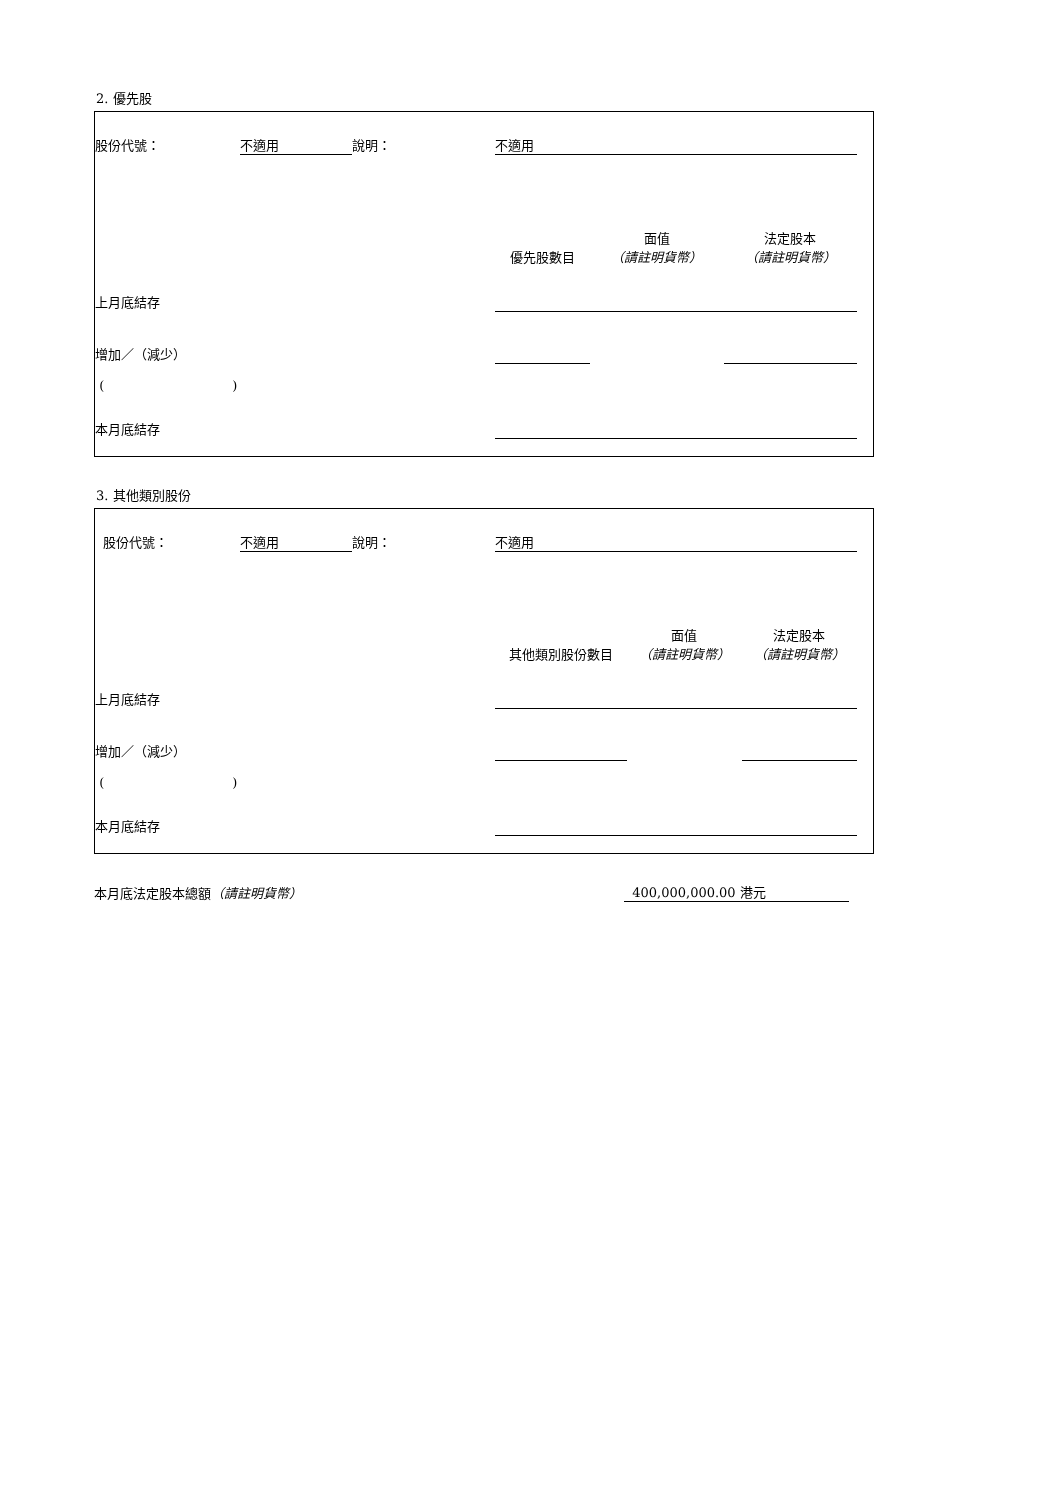2. 優先股
| 股份代號： | 不適用 | 說明： | 不適用 | | | |
| | | | 優先股數目 | 面值 （請註明貨幣） | 法定股本 （請註明貨幣） | |
| 上月底結存 | | | | | | |
| 增加／（減少） | | | | | | |
| ( ) | | | | | | |
| 本月底結存 | | | | | | |
3. 其他類別股份
| 股份代號： | 不適用 | 說明： | 不適用 | | | |
| | | | 其他類別股份數目 | 面值 （請註明貨幣） | 法定股本 （請註明貨幣） | |
| 上月底結存 | | | | | | |
| 增加／（減少） | | | | | | |
| ( ) | | | | | | |
| 本月底結存 | | | | | | |
| 本月底法定股本總額 （請註明貨幣） | 400,000,000.00 港元 | |